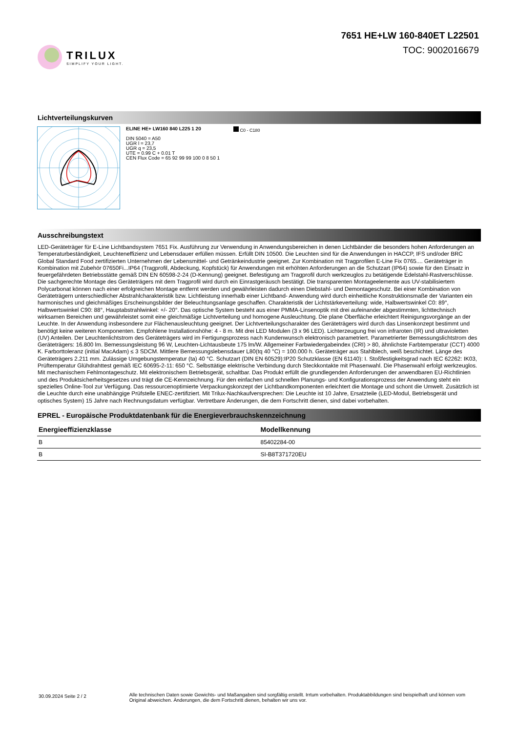TRILUX
SIMPLIFY YOUR LIGHT.
7651 HE+LW 160-840ET L22501
TOC: 9002016679
Lichtverteilungskurven
ELINE HE+ LW160 840 L225 1 20
DIN 5040 = A50
UGR l = 23,7
UGR q = 23,5
UTE = 0.99 C + 0.01 T
CEN Flux Code = 65 92 99 99 100 0 8 50 1
C0 - C180
Ausschreibungstext
LED-Geräteträger für E-Line Lichtbandsystem 7651 Fix. Ausführung zur Verwendung in Anwendungsbereichen in denen Lichtbänder die besonders hohen Anforderungen an Temperaturbeständigkeit, Leuchteneffizienz und Lebensdauer erfüllen müssen. Erfüllt DIN 10500. Die Leuchten sind für die Anwendungen in HACCP, IFS und/oder BRC Global Standard Food zertifizierten Unternehmen der Lebensmittel- und Getränkeindustrie geeignet. Zur Kombination mit Tragprofilen E-Line Fix 0765.... Geräteträger in Kombination mit Zubehör 07650Fi...IP64 (Tragprofil, Abdeckung, Kopfstück) für Anwendungen mit erhöhten Anforderungen an die Schutzart (IP64) sowie für den Einsatz in feuergefährdeten Betriebsstätte gemäß DIN EN 60598-2-24 (D-Kennung) geeignet. Befestigung am Tragprofil durch werkzeuglos zu betätigende Edelstahl-Rastverschlüsse. Die sachgerechte Montage des Geräteträgers mit dem Tragprofil wird durch ein Einrastgeräusch bestätigt. Die transparenten Montageelemente aus UV-stabilisiertem Polycarbonat können nach einer erfolgreichen Montage entfernt werden und gewährleisten dadurch einen Diebstahl- und Demontageschutz. Bei einer Kombination von Geräteträgern unterschiedlicher Abstrahlcharakteristik bzw. Lichtleistung innerhalb einer Lichtband- Anwendung wird durch einheitliche Konstruktionsmaße der Varianten ein harmonisches und gleichmäßiges Erscheinungsbilder der Beleuchtungsanlage geschaffen. Charakteristik der Lichtstärkeverteilung: wide, Halbwertswinkel C0: 89°, Halbwertswinkel C90: 88°, Hauptabstrahlwinkel: +/- 20°. Das optische System besteht aus einer PMMA-Linsenoptik mit drei aufeinander abgestimmten, lichttechnisch wirksamen Bereichen und gewährleistet somit eine gleichmäßige Lichtverteilung und homogene Ausleuchtung. Die plane Oberfläche erleichtert Reinigungsvorgänge an der Leuchte. In der Anwendung insbesondere zur Flächenausleuchtung geeignet. Der Lichtverteilungscharakter des Geräteträgers wird durch das Linsenkonzept bestimmt und benötigt keine weiteren Komponenten. Empfohlene Installationshöhe: 4 - 8 m. Mit drei LED Modulen (3 x 96 LED). Lichterzeugung frei von infraroten (IR) und ultravioletten (UV) Anteilen. Der Leuchtenlichtstrom des Geräteträgers wird im Fertigungsprozess nach Kundenwunsch elektronisch parametriert. Parametrierter Bemessungslichtstrom des Geräteträgers: 16.800 lm. Bemessungsleistung 96 W, Leuchten-Lichtausbeute 175 lm/W. Allgemeiner Farbwiedergabeindex (CRI) > 80, ähnlichste Farbtemperatur (CCT) 4000 K. Farborttoleranz (initial MacAdam) ≤ 3 SDCM. Mittlere Bemessungslebensdauer L80(tq 40 °C) = 100.000 h. Geräteträger aus Stahlblech, weiß beschichtet. Länge des Geräteträgers 2.211 mm. Zulässige Umgebungstemperatur (ta) 40 °C. Schutzart (DIN EN 60529):IP20 Schutzklasse (EN 61140): I. Stoßfestigkeitsgrad nach IEC 62262: IK03, Prüftemperatur Glühdrahttest gemäß IEC 60695-2-11: 650 °C. Selbsttätige elektrische Verbindung durch Steckkontakte mit Phasenwahl. Die Phasenwahl erfolgt werkzeuglos. Mit mechanischem Fehlmontageschutz. Mit elektronischem Betriebsgerät, schaltbar. Das Produkt erfüllt die grundlegenden Anforderungen der anwendbaren EU-Richtlinien und des Produktsicherheitsgesetzes und trägt die CE-Kennzeichnung. Für den einfachen und schnellen Planungs- und Konfigurationsprozess der Anwendung steht ein spezielles Online-Tool zur Verfügung. Das ressourcenoptimierte Verpackungskonzept der Lichtbandkomponenten erleichtert die Montage und schont die Umwelt. Zusätzlich ist die Leuchte durch eine unabhängige Prüfstelle ENEC-zertifiziert. Mit Trilux-Nachkaufversprechen: Die Leuchte ist 10 Jahre, Ersatzteile (LED-Modul, Betriebsgerät und optisches System) 15 Jahre nach Rechnungsdatum verfügbar. Vertretbare Änderungen, die dem Fortschritt dienen, sind dabei vorbehalten.
EPREL - Europäische Produktdatenbank für die Energieverbrauchskennzeichnung
| Energieeffizienzklasse | Modellkennung |
| --- | --- |
| B | 85402284-00 |
| B | SI-B8T371720EU |
30.09.2024 Seite 2 / 2
Alle technischen Daten sowie Gewichts- und Maßangaben sind sorgfältig erstellt. Irrtum vorbehalten. Produktabbildungen sind beispielhaft und können vom Original abweichen. Änderungen, die dem Fortschritt dienen, behalten wir uns vor.